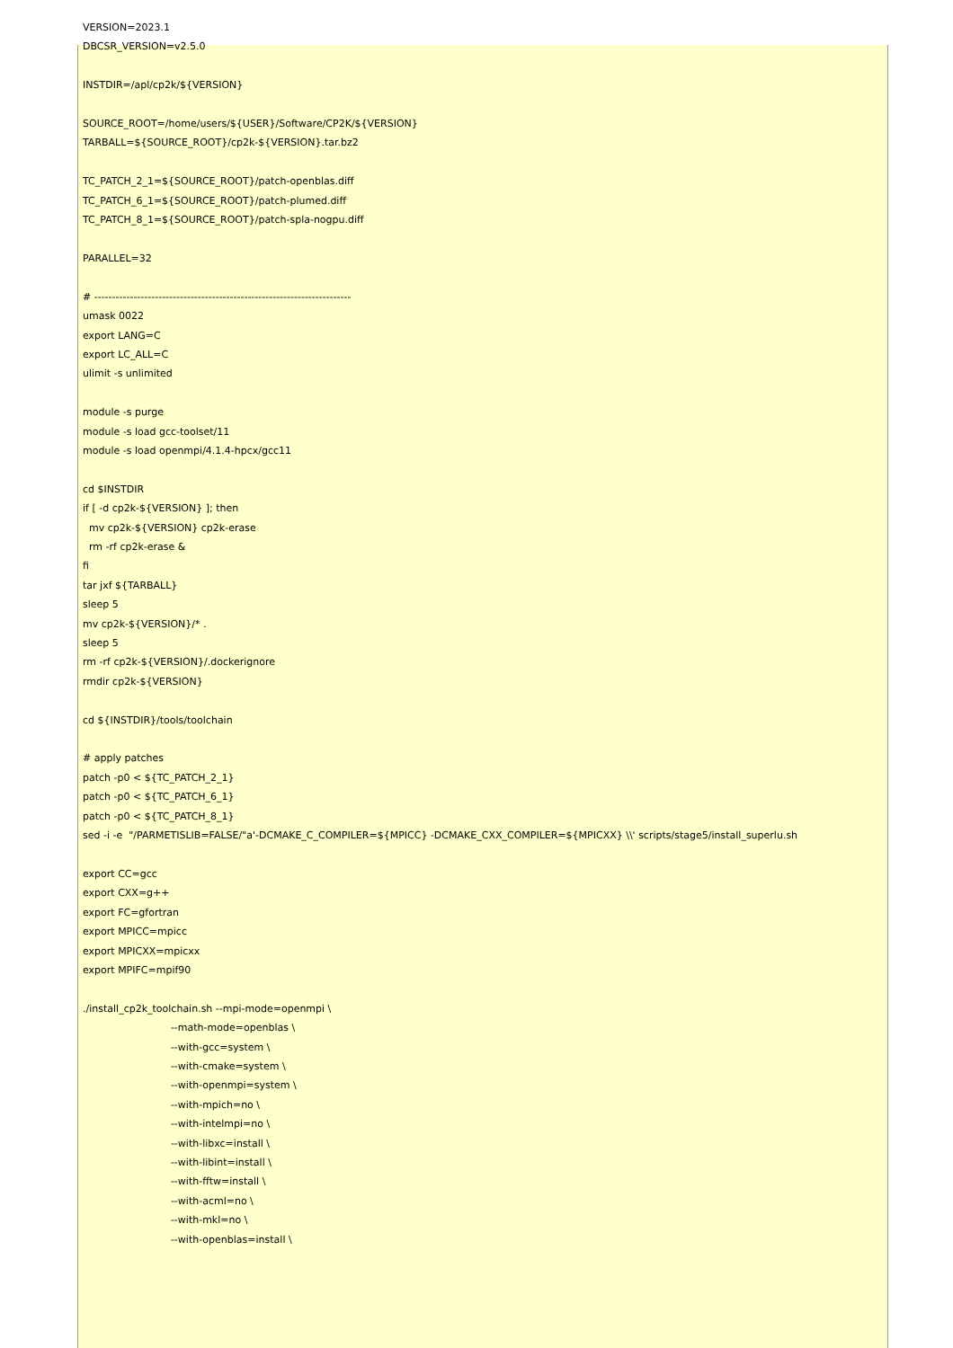VERSION=2023.1
DBCSR_VERSION=v2.5.0

INSTDIR=/apl/cp2k/${VERSION}

SOURCE_ROOT=/home/users/${USER}/Software/CP2K/${VERSION}
TARBALL=${SOURCE_ROOT}/cp2k-${VERSION}.tar.bz2

TC_PATCH_2_1=${SOURCE_ROOT}/patch-openblas.diff
TC_PATCH_6_1=${SOURCE_ROOT}/patch-plumed.diff
TC_PATCH_8_1=${SOURCE_ROOT}/patch-spla-nogpu.diff

PARALLEL=32

# ------------------------------------------------------------------------
umask 0022
export LANG=C
export LC_ALL=C
ulimit -s unlimited

module -s purge
module -s load gcc-toolset/11
module -s load openmpi/4.1.4-hpcx/gcc11

cd $INSTDIR
if [ -d cp2k-${VERSION} ]; then
  mv cp2k-${VERSION} cp2k-erase
  rm -rf cp2k-erase &
fi
tar jxf ${TARBALL}
sleep 5
mv cp2k-${VERSION}/* .
sleep 5
rm -rf cp2k-${VERSION}/.dockerignore
rmdir cp2k-${VERSION}

cd ${INSTDIR}/tools/toolchain

# apply patches
patch -p0 < ${TC_PATCH_2_1}
patch -p0 < ${TC_PATCH_6_1}
patch -p0 < ${TC_PATCH_8_1}
sed -i -e  "/PARMETISLIB=FALSE/"a'-DCMAKE_C_COMPILER=${MPICC} -DCMAKE_CXX_COMPILER=${MPICXX} \\' scripts/stage5/install_superlu.sh

export CC=gcc
export CXX=g++
export FC=gfortran
export MPICC=mpicc
export MPICXX=mpicxx
export MPIFC=mpif90

./install_cp2k_toolchain.sh --mpi-mode=openmpi \
                            --math-mode=openblas \
                            --with-gcc=system \
                            --with-cmake=system \
                            --with-openmpi=system \
                            --with-mpich=no \
                            --with-intelmpi=no \
                            --with-libxc=install \
                            --with-libint=install \
                            --with-fftw=install \
                            --with-acml=no \
                            --with-mkl=no \
                            --with-openblas=install \